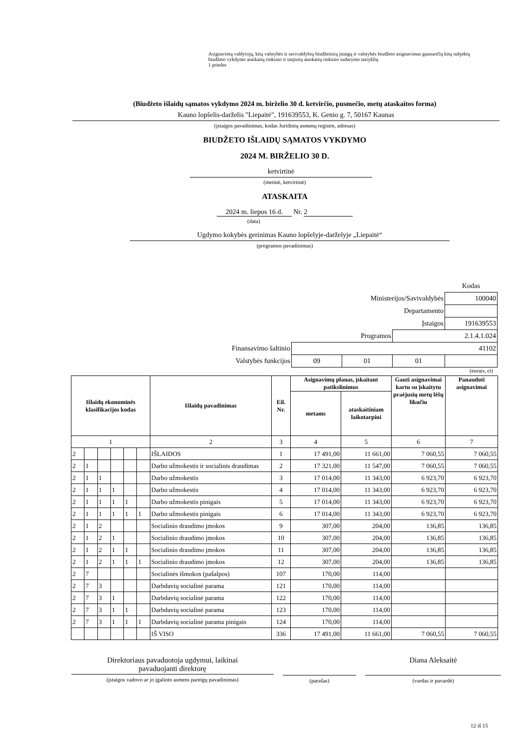Asignavimų valdytojų, kitų valstybės ir savivaldybių biudžetinių įstaigų ir valstybės biudžeto asignavimus gaunančių kitų subjektų biudžeto vykdymo ataskaitų rinkinio ir tarpinių ataskaitų rinkinio sudarymo taisyklių
1 priedas
(Biudžeto išlaidų sąmatos vykdymo 2024 m. birželio 30 d. ketvirčio, pusmečio, metų ataskaitos forma)
Kauno lopšelis-darželis "Liepaitė", 191639553, K. Genio g. 7, 50167 Kaunas
(įstaigos pavadinimas, kodas Juridinių asmenų registre, adresas)
BIUDŽETO IŠLAIDŲ SĄMATOS VYKDYMO
2024 M. BIRŽELIO 30 D.
ketvirtinė
(metinė, ketvirtinė)
ATASKAITA
2024 m. liepos 16 d. Nr. 2
(data)
Ugdymo kokybės gerinimas Kauno lopšelyje-darželyje „Liepaitė“
(programos pavadinimas)
| | | | | Kodas |
| Ministerijos/Savivaldybės | | | | 100040 |
| Departamento | | | | |
| Įstaigos | | | | 191639553 |
| Programos | | | 2.1.4.1.024 | |
| Finansavimo šaltinio | 41102 | | | |
| Valstybės funkcijos | 09 | 01 | 01 | |
(eurais, ct)
| Išlaidų ekonominės klasifikacijos kodas | | | | | | Išlaidų pavadinimas | Eil. Nr. | Asignavimų planas, įskaitant patikslinimus | | Gauti asignavimai kartu su įskaitytu praėjusių metų lėšų likučiu | Panaudoti asignavimai |
| --- | --- | --- | --- | --- | --- | --- | --- | --- | --- | --- | --- |
| | | | | | | | | metams | ataskaitiniam laikotarpiui | | |
| 1 | | | | | | 2 | 3 | 4 | 5 | 6 | 7 |
| 2 | | | | | | IŠLAIDOS | 1 | 17 491,00 | 11 661,00 | 7 060,55 | 7 060,55 |
| 2 | 1 | | | | | Darbo užmokestis ir socialinis draudimas | 2 | 17 321,00 | 11 547,00 | 7 060,55 | 7 060,55 |
| 2 | 1 | 1 | | | | Darbo užmokestis | 3 | 17 014,00 | 11 343,00 | 6 923,70 | 6 923,70 |
| 2 | 1 | 1 | 1 | | | Darbo užmokestis | 4 | 17 014,00 | 11 343,00 | 6 923,70 | 6 923,70 |
| 2 | 1 | 1 | 1 | 1 | | Darbo užmokestis pinigais | 5 | 17 014,00 | 11 343,00 | 6 923,70 | 6 923,70 |
| 2 | 1 | 1 | 1 | 1 | 1 | Darbo užmokestis pinigais | 6 | 17 014,00 | 11 343,00 | 6 923,70 | 6 923,70 |
| 2 | 1 | 2 | | | | Socialinio draudimo įmokos | 9 | 307,00 | 204,00 | 136,85 | 136,85 |
| 2 | 1 | 2 | 1 | | | Socialinio draudimo įmokos | 10 | 307,00 | 204,00 | 136,85 | 136,85 |
| 2 | 1 | 2 | 1 | 1 | | Socialinio draudimo įmokos | 11 | 307,00 | 204,00 | 136,85 | 136,85 |
| 2 | 1 | 2 | 1 | 1 | 1 | Socialinio draudimo įmokos | 12 | 307,00 | 204,00 | 136,85 | 136,85 |
| 2 | 7 | | | | | Socialinės išmokos (pašalpos) | 107 | 170,00 | 114,00 | | |
| 2 | 7 | 3 | | | | Darbdavių socialinė parama | 121 | 170,00 | 114,00 | | |
| 2 | 7 | 3 | 1 | | | Darbdavių socialinė parama | 122 | 170,00 | 114,00 | | |
| 2 | 7 | 3 | 1 | 1 | | Darbdavių socialinė parama | 123 | 170,00 | 114,00 | | |
| 2 | 7 | 3 | 1 | 1 | 1 | Darbdavių socialinė parama pinigais | 124 | 170,00 | 114,00 | | |
| | | | | | | IŠ VISO | 336 | 17 491,00 | 11 661,00 | 7 060,55 | 7 060,55 |
Direktoriaus pavaduotoja ugdymui, laikinai
pavaduojanti direktorę
(įstaigos vadovo ar jo įgalioto asmens pareigų pavadinimas)
(parašas)
Diana Aleksaitė
(vardas ir pavardė)
12 iš 15